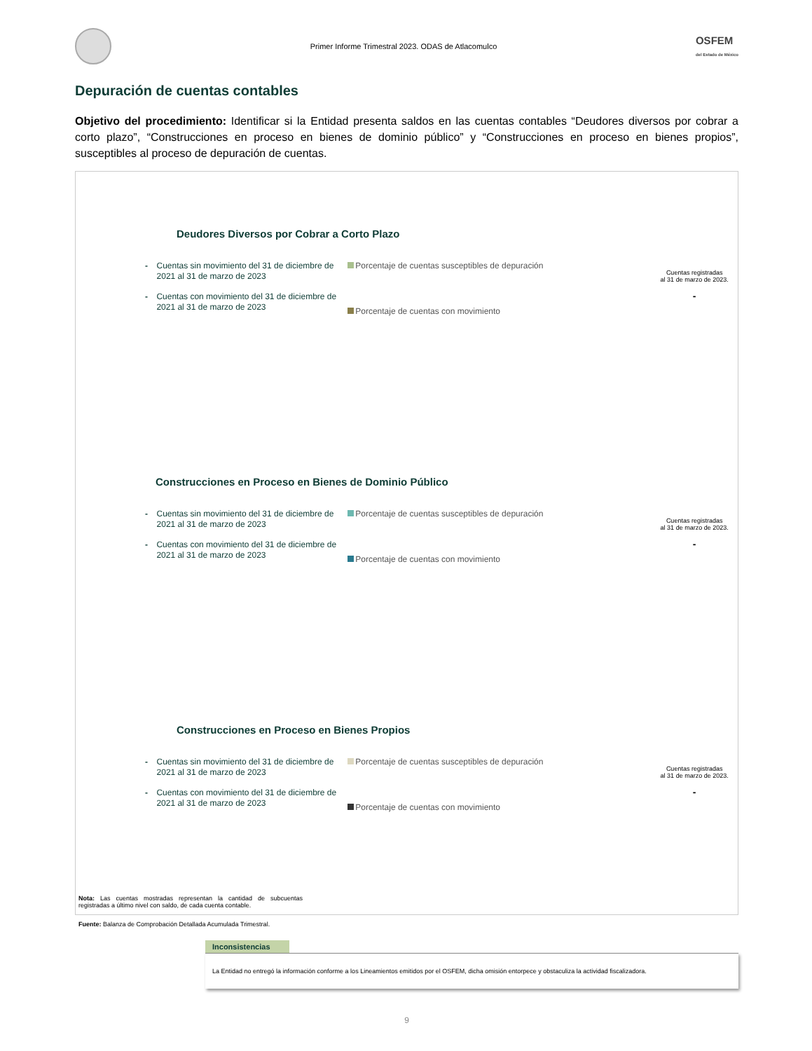Primer Informe Trimestral 2023. ODAS de Atlacomulco
OSFEM
del Estado de México
Depuración de cuentas contables
Objetivo del procedimiento: Identificar si la Entidad presenta saldos en las cuentas contables “Deudores diversos por cobrar a corto plazo”, “Construcciones en proceso en bienes de dominio público” y “Construcciones en proceso en bienes propios”, susceptibles al proceso de depuración de cuentas.
Deudores Diversos por Cobrar a Corto Plazo
- Cuentas sin movimiento del 31 de diciembre de 2021 al 31 de marzo de 2023
- Cuentas con movimiento del 31 de diciembre de 2021 al 31 de marzo de 2023
Porcentaje de cuentas susceptibles de depuración
Porcentaje de cuentas con movimiento
Cuentas registradas
al 31 de marzo de 2023.
-
Construcciones en Proceso en Bienes de Dominio Público
- Cuentas sin movimiento del 31 de diciembre de 2021 al 31 de marzo de 2023
- Cuentas con movimiento del 31 de diciembre de 2021 al 31 de marzo de 2023
Porcentaje de cuentas susceptibles de depuración
Porcentaje de cuentas con movimiento
Cuentas registradas
al 31 de marzo de 2023.
-
Construcciones en Proceso en Bienes Propios
- Cuentas sin movimiento del 31 de diciembre de 2021 al 31 de marzo de 2023
- Cuentas con movimiento del 31 de diciembre de 2021 al 31 de marzo de 2023
Porcentaje de cuentas susceptibles de depuración
Porcentaje de cuentas con movimiento
Cuentas registradas
al 31 de marzo de 2023.
-
Nota: Las cuentas mostradas representan la cantidad de subcuentas registradas a último nivel con saldo, de cada cuenta contable.
Fuente: Balanza de Comprobación Detallada Acumulada Trimestral.
Inconsistencias
La Entidad no entregó la información conforme a los Lineamientos emitidos por el OSFEM, dicha omisión entorpece y obstaculiza la actividad fiscalizadora.
9